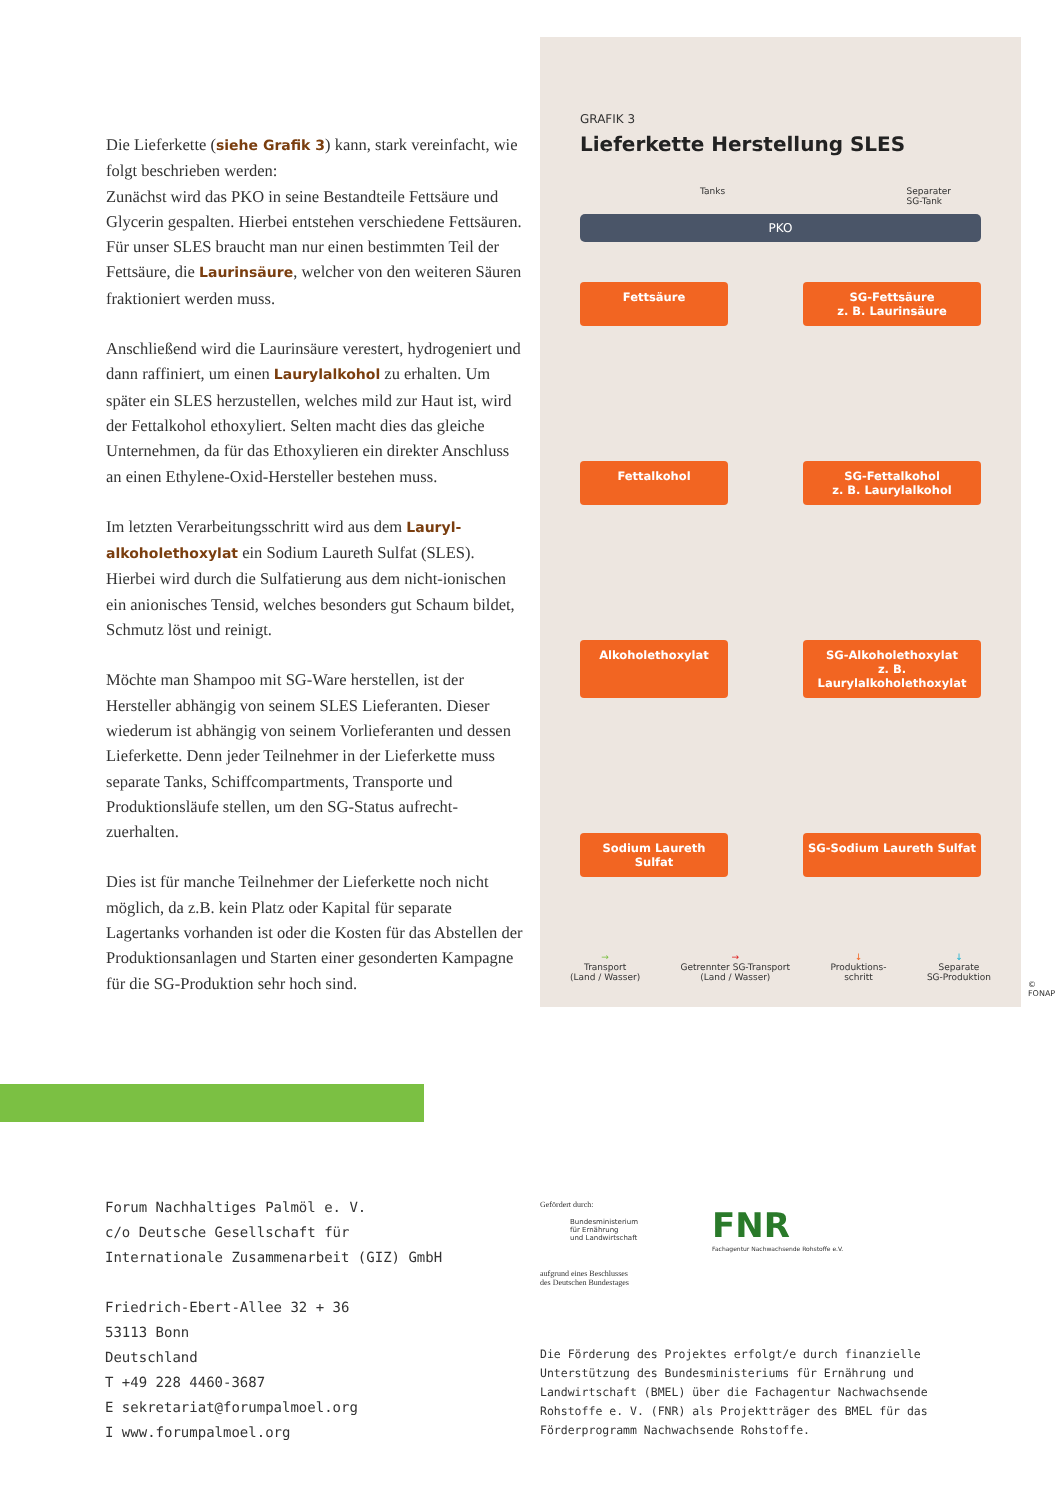Die Lieferkette (siehe Grafik 3) kann, stark vereinfacht, wie folgt beschrieben werden:
Zunächst wird das PKO in seine Bestandteile Fettsäure und Glycerin gespalten. Hierbei entstehen verschiedene Fettsäuren. Für unser SLES braucht man nur einen bestimmten Teil der Fettsäure, die Laurinsäure, welcher von den weiteren Säuren fraktioniert werden muss.
Anschließend wird die Laurinsäure verestert, hydrogeniert und dann raffiniert, um einen Laurylalkohol zu erhalten. Um später ein SLES herzustellen, welches mild zur Haut ist, wird der Fettalkohol ethoxyliert. Selten macht dies das gleiche Unternehmen, da für das Ethoxylieren ein direkter Anschluss an einen Ethylene-Oxid-Hersteller bestehen muss.
Im letzten Verarbeitungsschritt wird aus dem Lauryl-alkoholethoxylat ein Sodium Laureth Sulfat (SLES). Hierbei wird durch die Sulfatierung aus dem nicht-ionischen ein anionisches Tensid, welches besonders gut Schaum bildet, Schmutz löst und reinigt.
Möchte man Shampoo mit SG-Ware herstellen, ist der Hersteller abhängig von seinem SLES Lieferanten. Dieser wiederum ist abhängig von seinem Vorlieferanten und dessen Lieferkette. Denn jeder Teilnehmer in der Lieferkette muss separate Tanks, Schiffcompartments, Transporte und Produktionsläufe stellen, um den SG-Status aufrecht-zuerhalten.
Dies ist für manche Teilnehmer der Lieferkette noch nicht möglich, da z.B. kein Platz oder Kapital für separate Lagertanks vorhanden ist oder die Kosten für das Abstellen der Produktionsanlagen und Starten einer gesonderten Kampagne für die SG-Produktion sehr hoch sind.
GRAFIK 3
Lieferkette Herstellung SLES
Tanks Separater
SG-Tank
PKO
Fettsäure SG-Fettsäure
z. B. Laurinsäure
Fettalkohol SG-Fettalkohol
z. B. Laurylalkohol
Alkoholethoxylat SG-Alkoholethoxylat
z. B. Laurylalkoholethoxylat
Sodium Laureth Sulfat
SG-Sodium Laureth Sulfat
→
Transport
(Land / Wasser) →
Getrennter SG-Transport
(Land / Wasser) ↓
Produktions-
schritt ↓
Separate
SG-Produktion
© FONAP
Forum Nachhaltiges Palmöl e. V.
c/o Deutsche Gesellschaft für
Internationale Zusammenarbeit (GIZ) GmbH
Friedrich-Ebert-Allee 32 + 36
53113 Bonn
Deutschland
T +49 228 4460-3687
E sekretariat@forumpalmoel.org
I www.forumpalmoel.org
Gefördert durch:
Bundesministerium
für Ernährung
und Landwirtschaft
aufgrund eines Beschlusses
des Deutschen Bundestages
FNR
Fachagentur Nachwachsende Rohstoffe e.V.
Die Förderung des Projektes erfolgt/e durch finanzielle Unterstützung des Bundesministeriums für Ernährung und Landwirtschaft (BMEL) über die Fachagentur Nachwachsende Rohstoffe e. V. (FNR) als Projektträger des BMEL für das Förderprogramm Nachwachsende Rohstoffe.